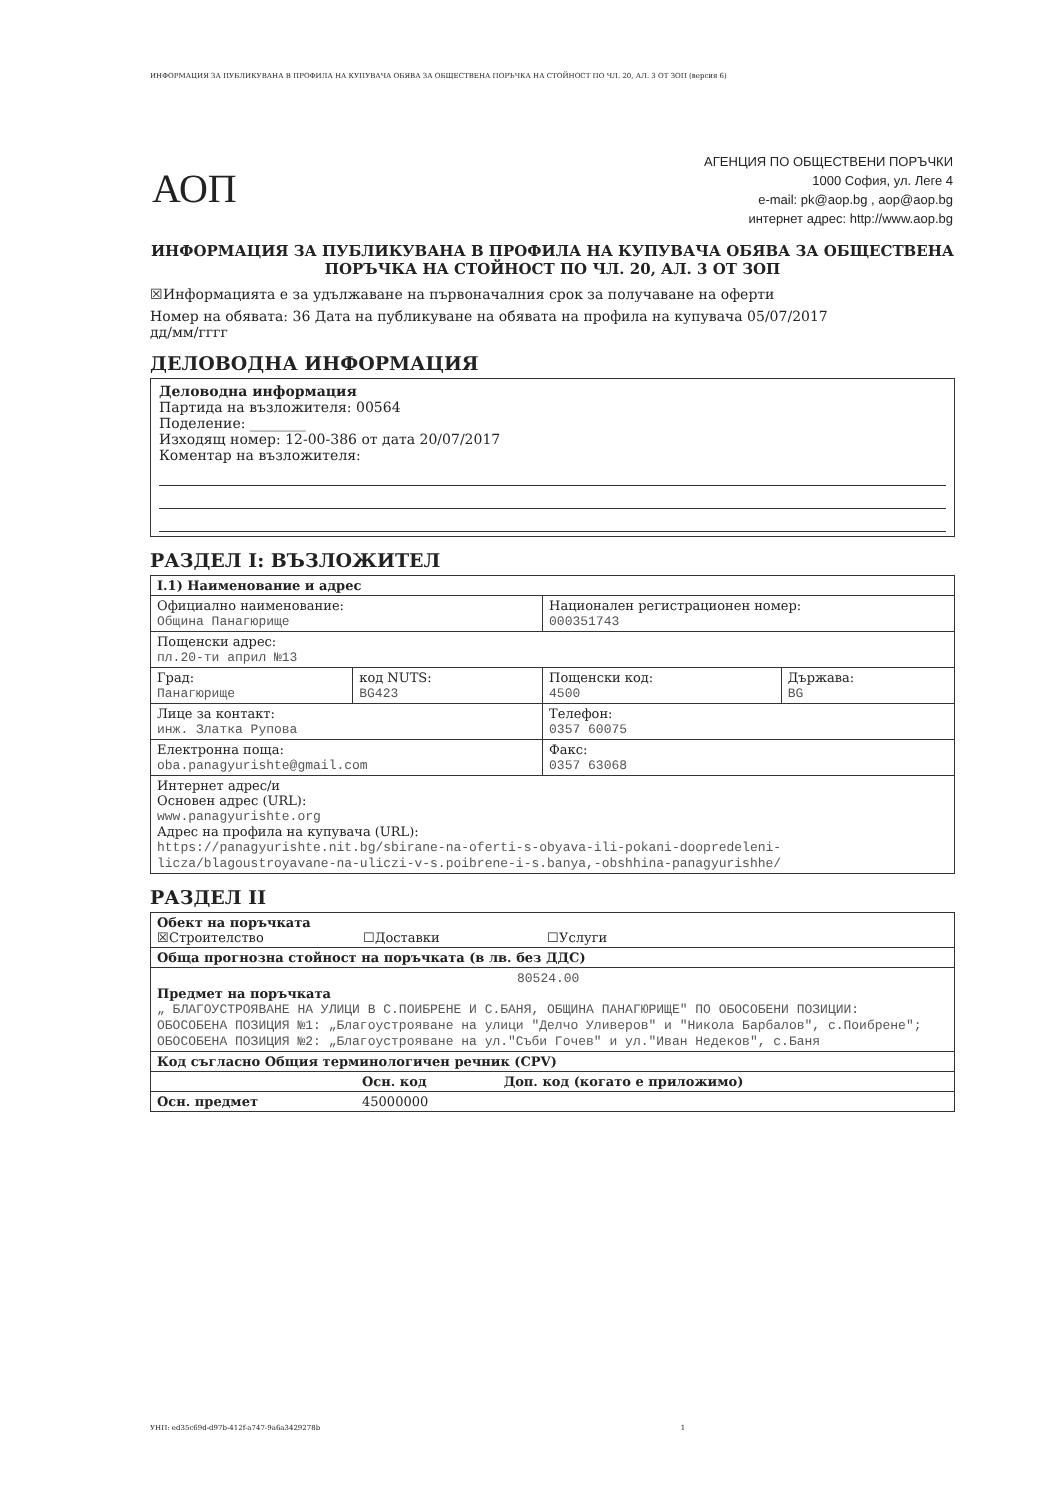ИНФОРМАЦИЯ ЗА ПУБЛИКУВАНА В ПРОФИЛА НА КУПУВАЧА ОБЯВА ЗА ОБЩЕСТВЕНА ПОРЪЧКА НА СТОЙНОСТ ПО ЧЛ. 20, АЛ. 3 ОТ ЗОП (версия 6)
АОП
АГЕНЦИЯ ПО ОБЩЕСТВЕНИ ПОРЪЧКИ
1000 София, ул. Леге 4
e-mail: pk@aop.bg , aop@aop.bg
интернет адрес: http://www.aop.bg
ИНФОРМАЦИЯ ЗА ПУБЛИКУВАНА В ПРОФИЛА НА КУПУВАЧА ОБЯВА ЗА ОБЩЕСТВЕНА ПОРЪЧКА НА СТОЙНОСТ ПО ЧЛ. 20, АЛ. 3 ОТ ЗОП
☒Информацията е за удължаване на първоначалния срок за получаване на оферти
Номер на обявата: 36 Дата на публикуване на обявата на профила на купувача 05/07/2017
дд/мм/гггг
ДЕЛОВОДНА ИНФОРМАЦИЯ
Деловодна информация
Партида на възложителя: 00564
Поделение: ________
Изходящ номер: 12-00-386 от дата 20/07/2017
Коментар на възложителя:
РАЗДЕЛ I: ВЪЗЛОЖИТЕЛ
| I.1) Наименование и адрес | | | |
| Официално наименование: Община Панагюрище | | Национален регистрационен номер: 000351743 | |
| Пощенски адрес: пл.20-ти април №13 | | | |
| Град: Панагюрище | код NUTS: BG423 | Пощенски код: 4500 | Държава: BG |
| Лице за контакт: инж. Златка Рупова | | Телефон: 0357 60075 | |
| Електронна поща: oba.panagyurishte@gmail.com | | Факс: 0357 63068 | |
| Интернет адрес/и Основен адрес (URL): www.panagyurishte.org Адрес на профила на купувача (URL): https://panagyurishte.nit.bg/sbirane-na-oferti-s-obyava-ili-pokani-doopredeleni-licza/blagoustroyavane-na-uliczi-v-s.poibrene-i-s.banya,-obshhina-panagyurishhe/ | | | |
РАЗДЕЛ II
| Обект на поръчката ☒Строителство ☐Доставки ☐Услуги | | |
| Обща прогнозна стойност на поръчката (в лв. без ДДС) | | |
| 80524.00 Предмет на поръчката „ БЛАГОУСТРОЯВАНЕ НА УЛИЦИ В С.ПОИБРЕНЕ И С.БАНЯ, ОБЩИНА ПАНАГЮРИЩЕ" ПО ОБОСОБЕНИ ПОЗИЦИИ: ОБОСОБЕНА ПОЗИЦИЯ №1: „Благоустрояване на улици "Делчо Уливеров" и "Никола Барбалов", с.Поибрене"; ОБОСОБЕНА ПОЗИЦИЯ №2: „Благоустрояване на ул."Съби Гочев" и ул."Иван Недеков", с.Баня | | |
| Код съгласно Общия терминологичен речник (CPV) | | |
| | Осн. код | Доп. код (когато е приложимо) |
| Осн. предмет | 45000000 | |
УНП: ed35c69d-d97b-412f-a747-9a6a3429278b 1